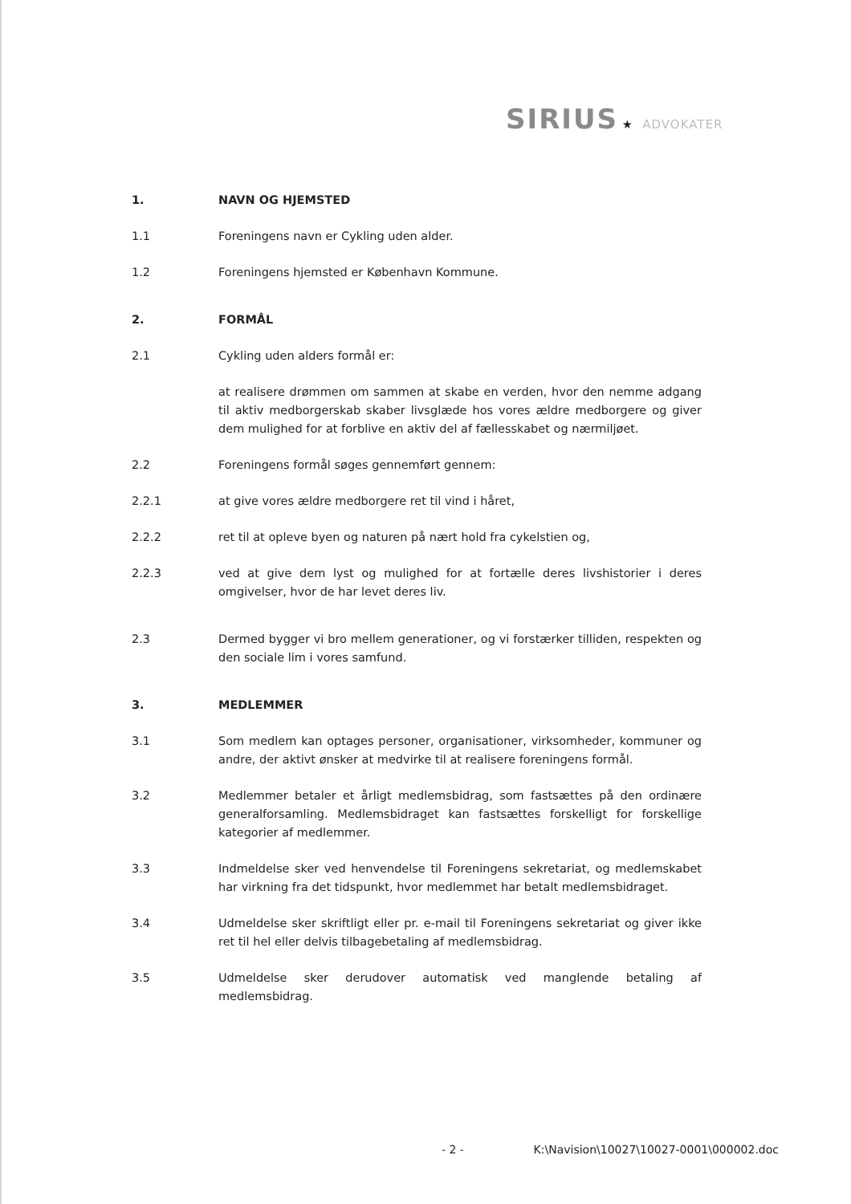SIRIUS ★ ADVOKATER
1. NAVN OG HJEMSTED
1.1 Foreningens navn er Cykling uden alder.
1.2 Foreningens hjemsted er København Kommune.
2. FORMÅL
2.1 Cykling uden alders formål er:
at realisere drømmen om sammen at skabe en verden, hvor den nemme adgang til aktiv medborgerskab skaber livsglæde hos vores ældre medborgere og giver dem mulighed for at forblive en aktiv del af fællesskabet og nærmiljøet.
2.2 Foreningens formål søges gennemført gennem:
2.2.1 at give vores ældre medborgere ret til vind i håret,
2.2.2 ret til at opleve byen og naturen på nært hold fra cykelstien og,
2.2.3 ved at give dem lyst og mulighed for at fortælle deres livshistorier i deres omgivelser, hvor de har levet deres liv.
2.3 Dermed bygger vi bro mellem generationer, og vi forstærker tilliden, respekten og den sociale lim i vores samfund.
3. MEDLEMMER
3.1 Som medlem kan optages personer, organisationer, virksomheder, kommuner og andre, der aktivt ønsker at medvirke til at realisere foreningens formål.
3.2 Medlemmer betaler et årligt medlemsbidrag, som fastsættes på den ordinære generalforsamling. Medlemsbidraget kan fastsættes forskelligt for forskellige kategorier af medlemmer.
3.3 Indmeldelse sker ved henvendelse til Foreningens sekretariat, og medlemskabet har virkning fra det tidspunkt, hvor medlemmet har betalt medlemsbidraget.
3.4 Udmeldelse sker skriftligt eller pr. e-mail til Foreningens sekretariat og giver ikke ret til hel eller delvis tilbagebetaling af medlemsbidrag.
3.5 Udmeldelse sker derudover automatisk ved manglende betaling af medlemsbidrag.
- 2 - K:\Navision\10027\10027-0001\000002.doc